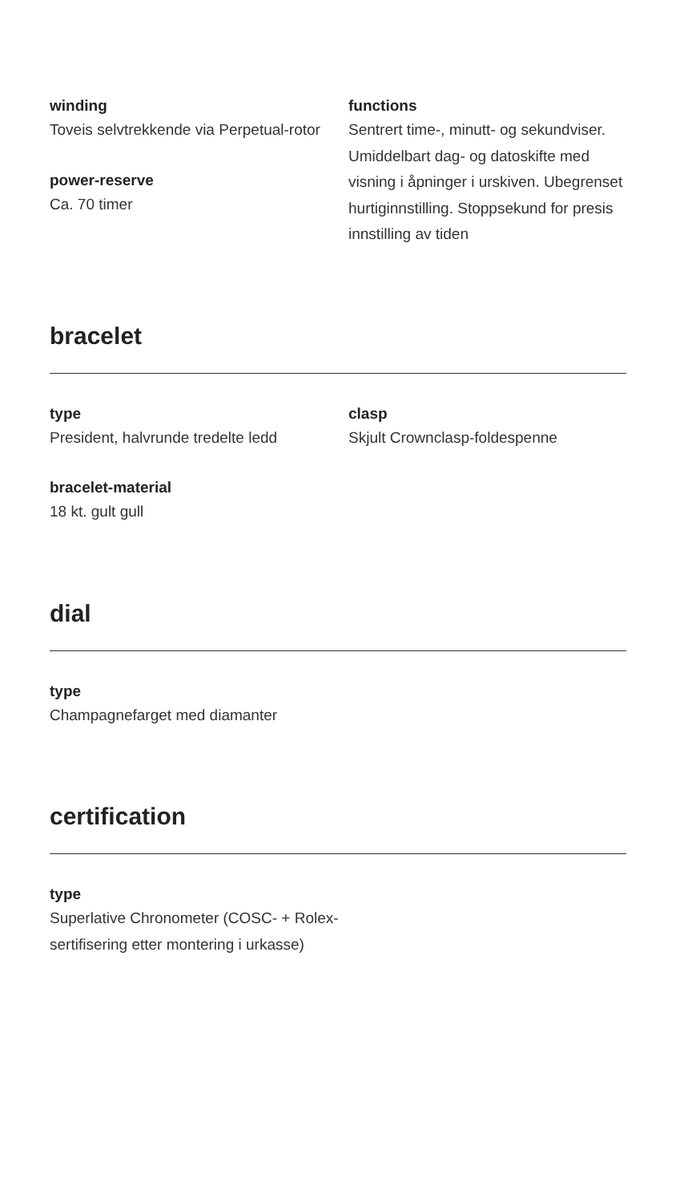winding
Toveis selvtrekkende via Perpetual-rotor
power-reserve
Ca. 70 timer
functions
Sentrert time-, minutt- og sekundviser. Umiddelbart dag- og datoskifte med visning i åpninger i urskiven. Ubegrenset hurtiginnstilling. Stoppsekund for presis innstilling av tiden
bracelet
type
President, halvrunde tredelte ledd
bracelet-material
18 kt. gult gull
clasp
Skjult Crownclasp-foldespenne
dial
type
Champagnefarget med diamanter
certification
type
Superlative Chronometer (COSC- + Rolex-sertifisering etter montering i urkasse)